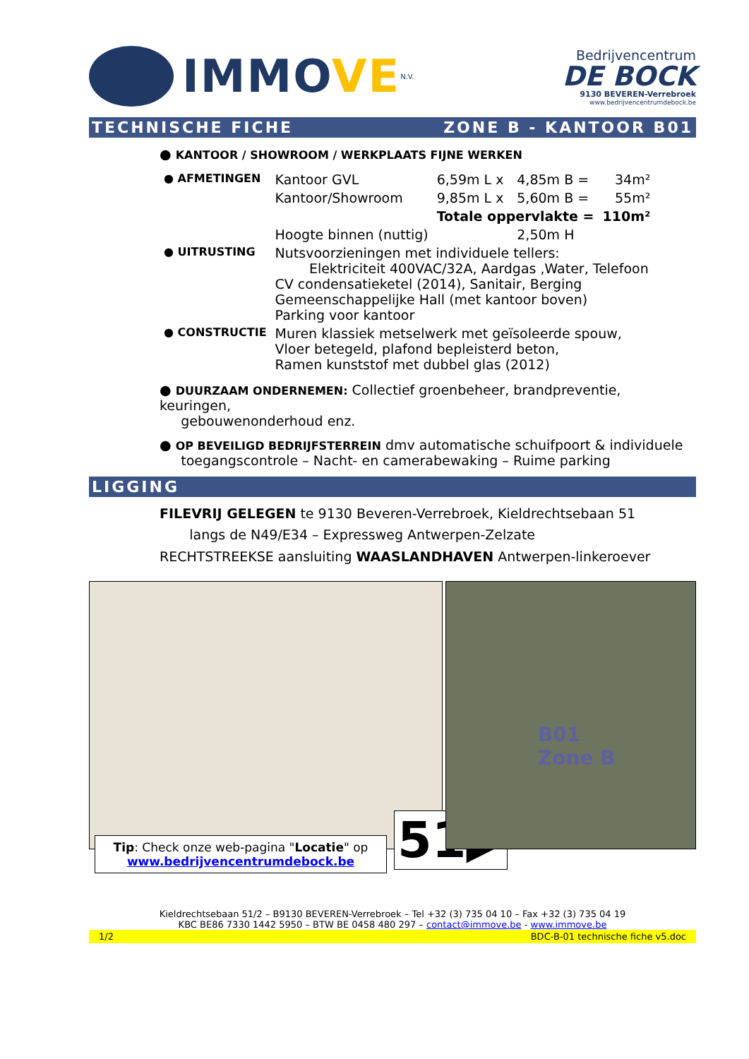IMMOVE
N.V.
Bedrijvencentrum
DE BOCK
9130 BEVEREN-Verrebroek
www.bedrijvencentrumdebock.be
TECHNISCHE FICHE ZONE B - KANTOOR B01
● KANTOOR / SHOWROOM / WERKPLAATS FIJNE WERKEN
| ● AFMETINGEN | Kantoor GVL | 6,59m L x | 4,85m B = | 34m² |
| | Kantoor/Showroom | 9,85m L x | 5,60m B = | 55m² |
| | | Totale oppervlakte = | | 110m² |
| | Hoogte binnen (nuttig) | | 2,50m H | |
| ● UITRUSTING | Nutsvoorzieningen met individuele tellers: Elektriciteit 400VAC/32A, Aardgas ,Water, Telefoon CV condensatieketel (2014), Sanitair, Berging Gemeenschappelijke Hall (met kantoor boven) Parking voor kantoor | | | |
| ● CONSTRUCTIE | Muren klassiek metselwerk met geïsoleerde spouw, Vloer betegeld, plafond bepleisterd beton, Ramen kunststof met dubbel glas (2012) | | | |
● DUURZAAM ONDERNEMEN: Collectief groenbeheer, brandpreventie, keuringen,
gebouwenonderhoud enz.
● OP BEVEILIGD BEDRIJFSTERREIN dmv automatische schuifpoort & individuele
toegangscontrole – Nacht- en camerabewaking – Ruime parking
LIGGING
FILEVRIJ GELEGEN te 9130 Beveren-Verrebroek, Kieldrechtsebaan 51
langs de N49/E34 – Expressweg Antwerpen-Zelzate
RECHTSTREEKSE aansluiting WAASLANDHAVEN Antwerpen-linkeroever
B01
Zone B
Tip: Check onze web-pagina "Locatie" op
www.bedrijvencentrumdebock.be
51▶
Kieldrechtsebaan 51/2 – B9130 BEVEREN-Verrebroek – Tel +32 (3) 735 04 10 – Fax +32 (3) 735 04 19
KBC BE86 7330 1442 5950 – BTW BE 0458 480 297 – contact@immove.be - www.immove.be
1/2 BDC-B-01 technische fiche v5.doc